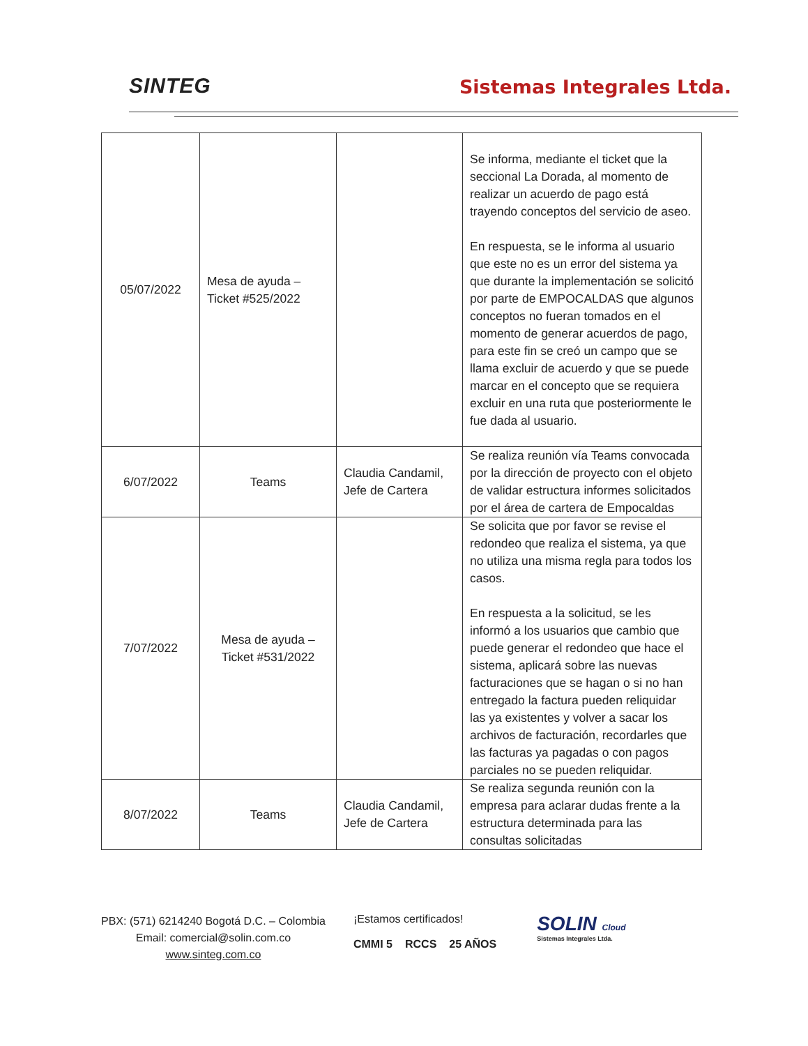SINTEG
Sistemas Integrales Ltda.
| 05/07/2022 | Mesa de ayuda – Ticket #525/2022 | | Se informa, mediante el ticket que la seccional La Dorada, al momento de realizar un acuerdo de pago está trayendo conceptos del servicio de aseo. En respuesta, se le informa al usuario que este no es un error del sistema ya que durante la implementación se solicitó por parte de EMPOCALDAS que algunos conceptos no fueran tomados en el momento de generar acuerdos de pago, para este fin se creó un campo que se llama excluir de acuerdo y que se puede marcar en el concepto que se requiera excluir en una ruta que posteriormente le fue dada al usuario. |
| 6/07/2022 | Teams | Claudia Candamil, Jefe de Cartera | Se realiza reunión vía Teams convocada por la dirección de proyecto con el objeto de validar estructura informes solicitados por el área de cartera de Empocaldas |
| 7/07/2022 | Mesa de ayuda – Ticket #531/2022 | | Se solicita que por favor se revise el redondeo que realiza el sistema, ya que no utiliza una misma regla para todos los casos. En respuesta a la solicitud, se les informó a los usuarios que cambio que puede generar el redondeo que hace el sistema, aplicará sobre las nuevas facturaciones que se hagan o si no han entregado la factura pueden reliquidar las ya existentes y volver a sacar los archivos de facturación, recordarles que las facturas ya pagadas o con pagos parciales no se pueden reliquidar. |
| 8/07/2022 | Teams | Claudia Candamil, Jefe de Cartera | Se realiza segunda reunión con la empresa para aclarar dudas frente a la estructura determinada para las consultas solicitadas |
PBX: (571) 6214240 Bogotá D.C. – Colombia
Email: comercial@solin.com.co
www.sinteg.com.co
¡Estamos certificados!
CMMI 5 RCCS 25 AÑOS
SOLIN Cloud
Sistemas Integrales Ltda.